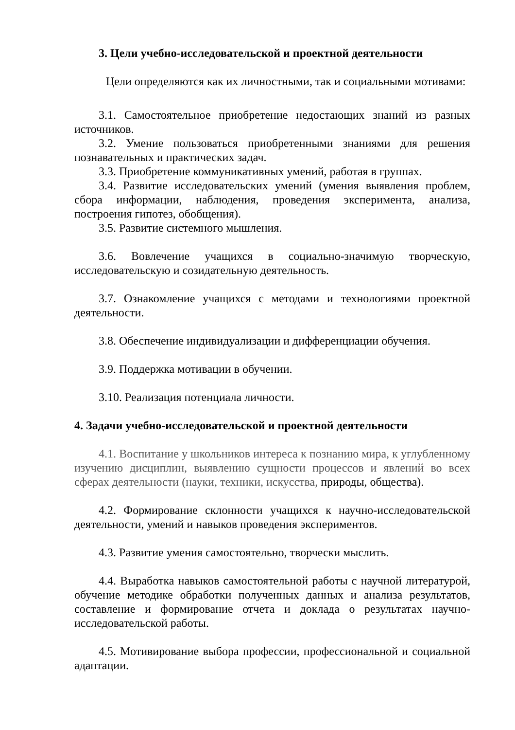3. Цели учебно-исследовательской и проектной деятельности
Цели определяются как их личностными, так и социальными мотивами:
3.1. Самостоятельное приобретение недостающих знаний из разных источников.
3.2. Умение пользоваться приобретенными знаниями для решения познавательных и практических задач.
3.3. Приобретение коммуникативных умений, работая в группах.
3.4. Развитие исследовательских умений (умения выявления проблем, сбора информации, наблюдения, проведения эксперимента, анализа, построения гипотез, обобщения).
3.5. Развитие системного мышления.
3.6. Вовлечение учащихся в социально-значимую творческую, исследовательскую и созидательную деятельность.
3.7. Ознакомление учащихся с методами и технологиями проектной деятельности.
3.8. Обеспечение индивидуализации и дифференциации обучения.
3.9. Поддержка мотивации в обучении.
3.10. Реализация потенциала личности.
4. Задачи учебно-исследовательской и проектной деятельности
4.1. Воспитание у школьников интереса к познанию мира, к углубленному изучению дисциплин, выявлению сущности процессов и явлений во всех сферах деятельности (науки, техники, искусства, природы, общества).
4.2. Формирование склонности учащихся к научно-исследовательской деятельности, умений и навыков проведения экспериментов.
4.3. Развитие умения самостоятельно, творчески мыслить.
4.4. Выработка навыков самостоятельной работы с научной литературой, обучение методике обработки полученных данных и анализа результатов, составление и формирование отчета и доклада о результатах научно-исследовательской работы.
4.5. Мотивирование выбора профессии, профессиональной и социальной адаптации.